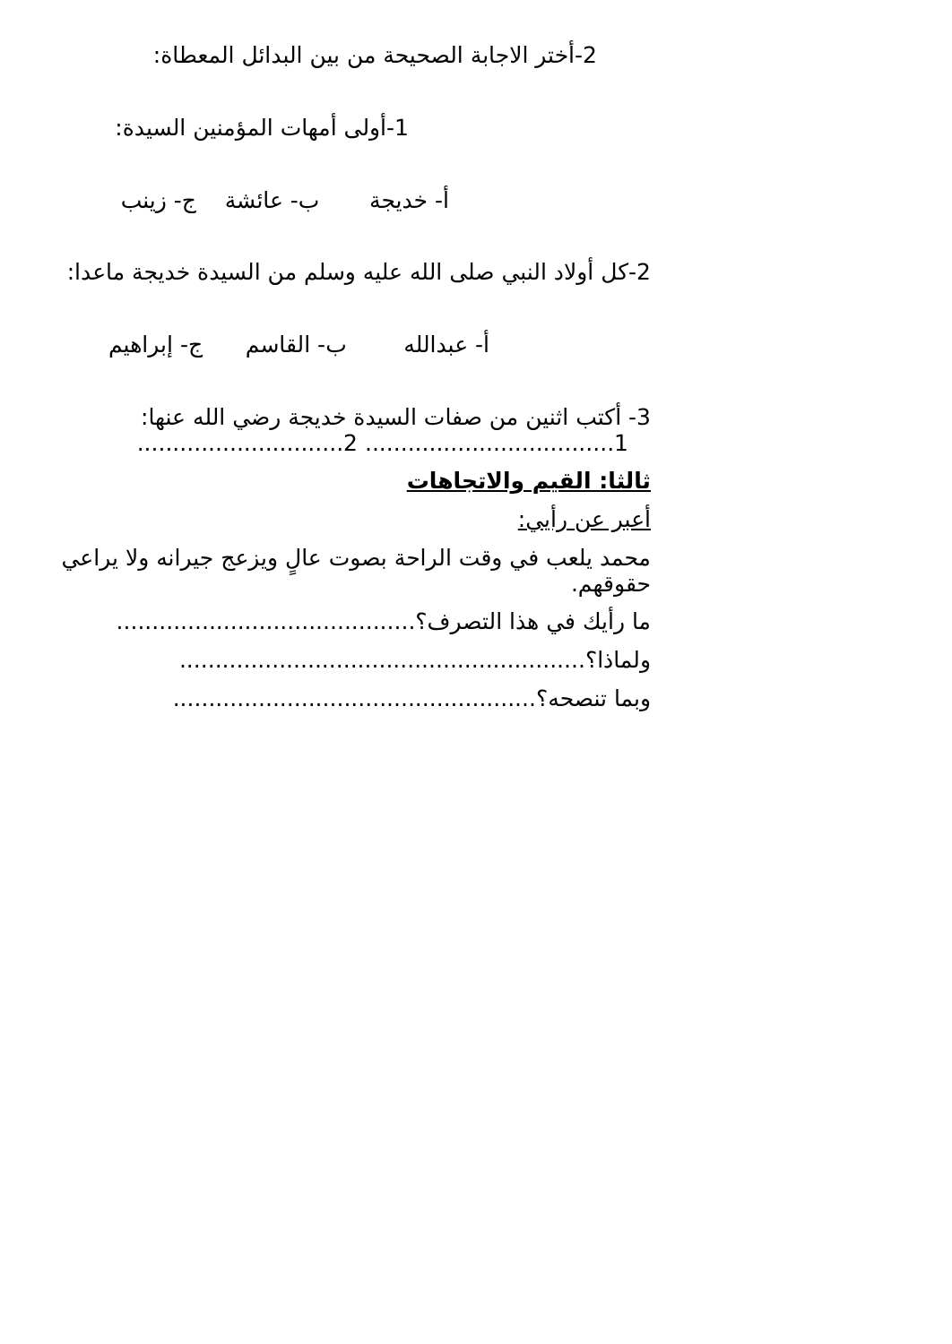2-أختر الاجابة الصحيحة من بين البدائل المعطاة:
1-أولى أمهات المؤمنين السيدة:
أ- خديجة ب- عائشة ج- زينب
2-كل أولاد النبي صلى الله عليه وسلم من السيدة خديجة ماعدا:
أ- عبدالله ب- القاسم ج- إبراهيم
3- أكتب اثنين من صفات السيدة خديجة رضي الله عنها:
1................................... 2.............................
ثالثا: القيم والاتجاهات
أعبر عن رأيي:
محمد يلعب في وقت الراحة بصوت عالٍ ويزعج جيرانه ولا يراعي حقوقهم.
ما رأيك في هذا التصرف؟..........................................
ولماذا؟.........................................................
وبما تنصحه؟...................................................